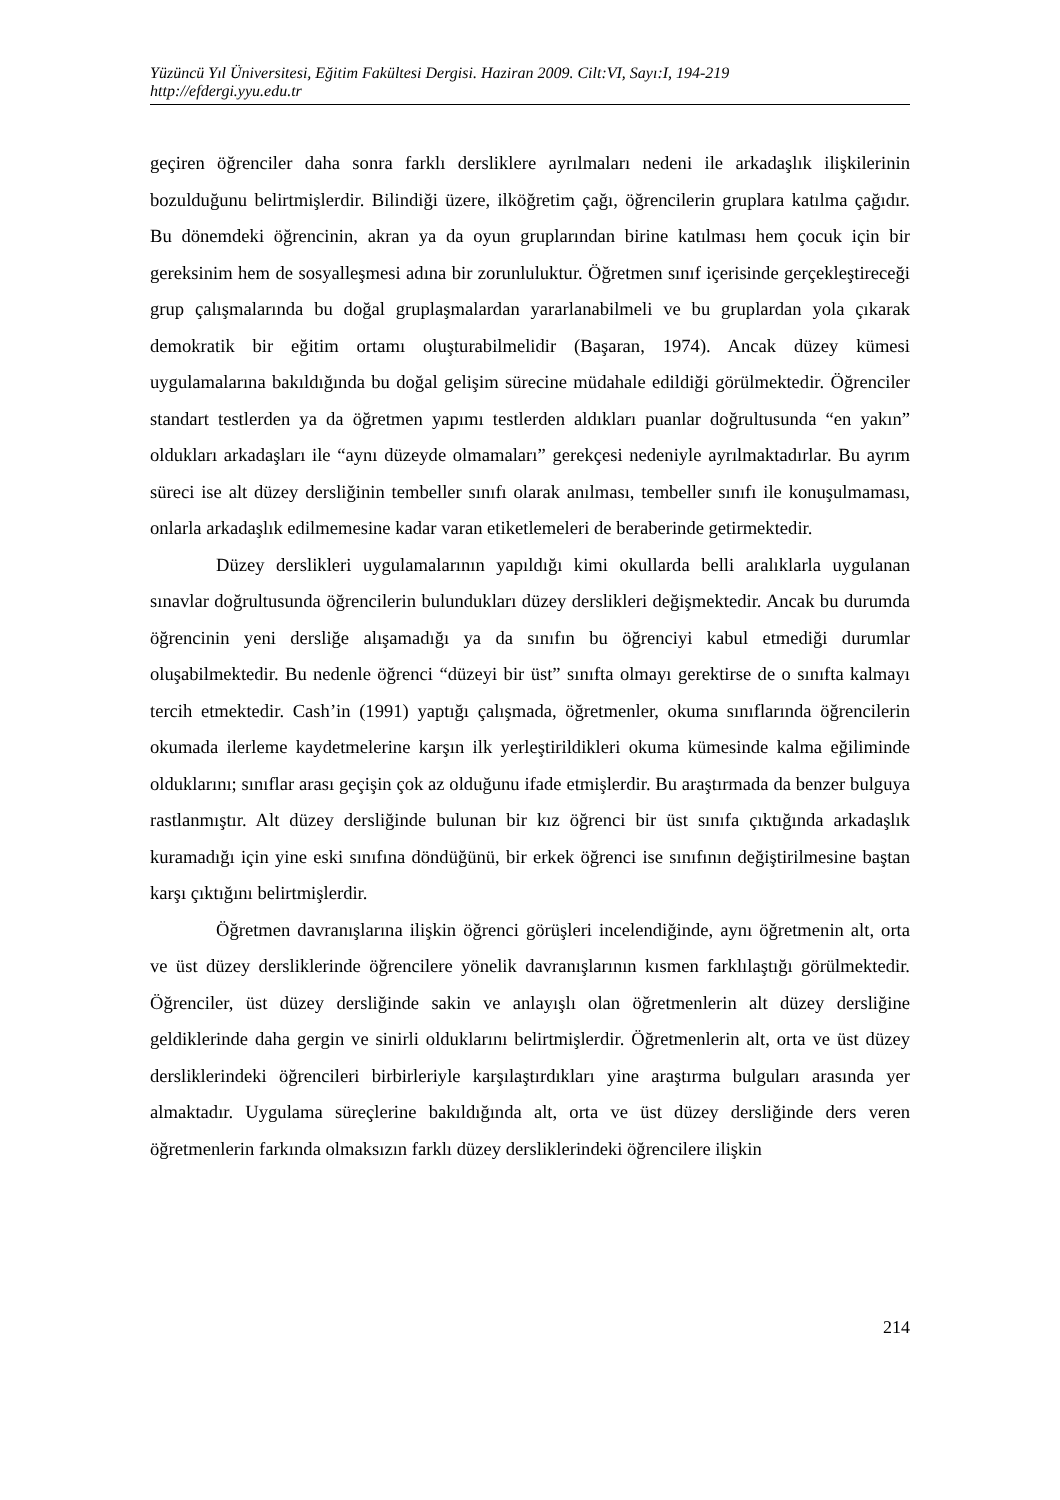Yüzüncü Yıl Üniversitesi, Eğitim Fakültesi Dergisi. Haziran 2009. Cilt:VI, Sayı:I, 194-219
http://efdergi.yyu.edu.tr
geçiren öğrenciler daha sonra farklı dersliklere ayrılmaları nedeni ile arkadaşlık ilişkilerinin bozulduğunu belirtmişlerdir. Bilindiği üzere, ilköğretim çağı, öğrencilerin gruplara katılma çağıdır. Bu dönemdeki öğrencinin, akran ya da oyun gruplarından birine katılması hem çocuk için bir gereksinim hem de sosyalleşmesi adına bir zorunluluktur. Öğretmen sınıf içerisinde gerçekleştireceği grup çalışmalarında bu doğal gruplaşmalardan yararlanabilmeli ve bu gruplardan yola çıkarak demokratik bir eğitim ortamı oluşturabilmelidir (Başaran, 1974). Ancak düzey kümesi uygulamalarına bakıldığında bu doğal gelişim sürecine müdahale edildiği görülmektedir. Öğrenciler standart testlerden ya da öğretmen yapımı testlerden aldıkları puanlar doğrultusunda “en yakın” oldukları arkadaşları ile “aynı düzeyde olmamaları” gerekçesi nedeniyle ayrılmaktadırlar. Bu ayrım süreci ise alt düzey dersliğinin tembeller sınıfı olarak anılması, tembeller sınıfı ile konuşulmaması, onlarla arkadaşlık edilmemesine kadar varan etiketlemeleri de beraberinde getirmektedir.
Düzey derslikleri uygulamalarının yapıldığı kimi okullarda belli aralıklarla uygulanan sınavlar doğrultusunda öğrencilerin bulundukları düzey derslikleri değişmektedir. Ancak bu durumda öğrencinin yeni dersliğe alışamadığı ya da sınıfın bu öğrenciyi kabul etmediği durumlar oluşabilmektedir. Bu nedenle öğrenci “düzeyi bir üst” sınıfta olmayı gerektirse de o sınıfta kalmayı tercih etmektedir. Cash’in (1991) yaptığı çalışmada, öğretmenler, okuma sınıflarında öğrencilerin okumada ilerleme kaydetmelerine karşın ilk yerleştirildikleri okuma kümesinde kalma eğiliminde olduklarını; sınıflar arası geçişin çok az olduğunu ifade etmişlerdir. Bu araştırmada da benzer bulguya rastlanmıştır. Alt düzey dersliğinde bulunan bir kız öğrenci bir üst sınıfa çıktığında arkadaşlık kuramadığı için yine eski sınıfına döndüğünü, bir erkek öğrenci ise sınıfının değiştirilmesine baştan karşı çıktığını belirtmişlerdir.
Öğretmen davranışlarına ilişkin öğrenci görüşleri incelendiğinde, aynı öğretmenin alt, orta ve üst düzey dersliklerinde öğrencilere yönelik davranışlarının kısmen farklılaştığı görülmektedir. Öğrenciler, üst düzey dersliğinde sakin ve anlayışlı olan öğretmenlerin alt düzey dersliğine geldiklerinde daha gergin ve sinirli olduklarını belirtmişlerdir. Öğretmenlerin alt, orta ve üst düzey dersliklerindeki öğrencileri birbirleriyle karşılaştırdıkları yine araştırma bulguları arasında yer almaktadır. Uygulama süreçlerine bakıldığında alt, orta ve üst düzey dersliğinde ders veren öğretmenlerin farkında olmaksızın farklı düzey dersliklerindeki öğrencilere ilişkin
214